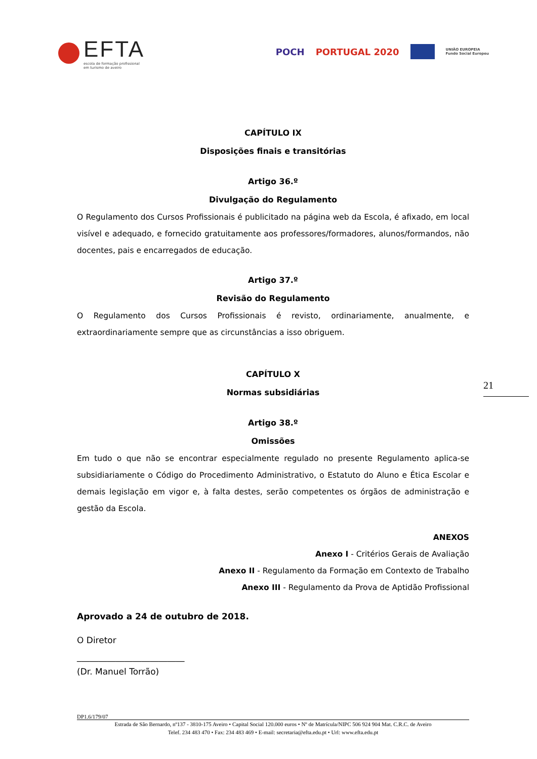EFTA
escola de formação profissional
em turismo de aveiro
POCH PORTUGAL 2020
UNIÃO EUROPEIA
Fundo Social Europeu
CAPÍTULO IX
Disposições finais e transitórias
Artigo 36.º
Divulgação do Regulamento
O Regulamento dos Cursos Profissionais é publicitado na página web da Escola, é afixado, em local visível e adequado, e fornecido gratuitamente aos professores/formadores, alunos/formandos, não docentes, pais e encarregados de educação.
Artigo 37.º
Revisão do Regulamento
O Regulamento dos Cursos Profissionais é revisto, ordinariamente, anualmente, e extraordinariamente sempre que as circunstâncias a isso obriguem.
CAPÍTULO X
Normas subsidiárias
Artigo 38.º
Omissões
Em tudo o que não se encontrar especialmente regulado no presente Regulamento aplica-se subsidiariamente o Código do Procedimento Administrativo, o Estatuto do Aluno e Ética Escolar e demais legislação em vigor e, à falta destes, serão competentes os órgãos de administração e gestão da Escola.
ANEXOS
Anexo I - Critérios Gerais de Avaliação
Anexo II - Regulamento da Formação em Contexto de Trabalho
Anexo III - Regulamento da Prova de Aptidão Profissional
Aprovado a 24 de outubro de 2018.
O Diretor
_________________________
(Dr. Manuel Torrão)
21
DP1.6/179/07
Estrada de São Bernardo, nº137 - 3810-175 Aveiro • Capital Social 120.000 euros • Nº de Matrícula/NIPC 506 924 904 Mat. C.R.C. de Aveiro
Telef. 234 483 470 • Fax: 234 483 469 • E-mail: secretaria@efta.edu.pt • Url: www.efta.edu.pt